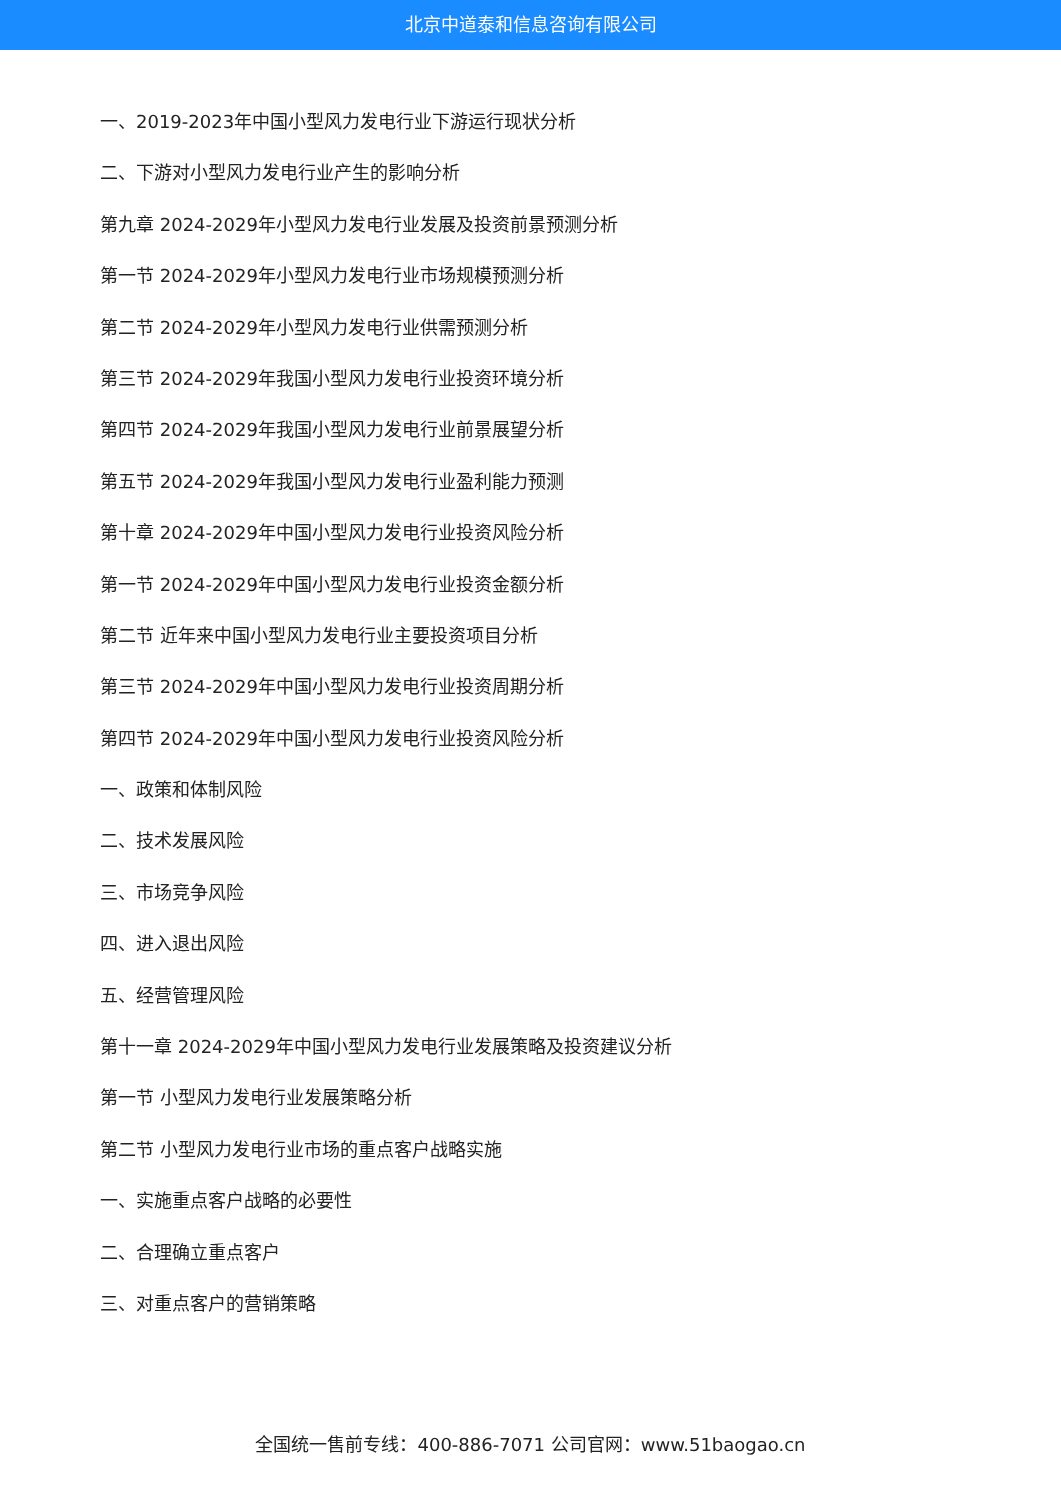北京中道泰和信息咨询有限公司
一、2019-2023年中国小型风力发电行业下游运行现状分析
二、下游对小型风力发电行业产生的影响分析
第九章 2024-2029年小型风力发电行业发展及投资前景预测分析
第一节 2024-2029年小型风力发电行业市场规模预测分析
第二节 2024-2029年小型风力发电行业供需预测分析
第三节 2024-2029年我国小型风力发电行业投资环境分析
第四节 2024-2029年我国小型风力发电行业前景展望分析
第五节 2024-2029年我国小型风力发电行业盈利能力预测
第十章 2024-2029年中国小型风力发电行业投资风险分析
第一节 2024-2029年中国小型风力发电行业投资金额分析
第二节 近年来中国小型风力发电行业主要投资项目分析
第三节 2024-2029年中国小型风力发电行业投资周期分析
第四节 2024-2029年中国小型风力发电行业投资风险分析
一、政策和体制风险
二、技术发展风险
三、市场竞争风险
四、进入退出风险
五、经营管理风险
第十一章 2024-2029年中国小型风力发电行业发展策略及投资建议分析
第一节 小型风力发电行业发展策略分析
第二节 小型风力发电行业市场的重点客户战略实施
一、实施重点客户战略的必要性
二、合理确立重点客户
三、对重点客户的营销策略
全国统一售前专线：400-886-7071 公司官网：www.51baogao.cn